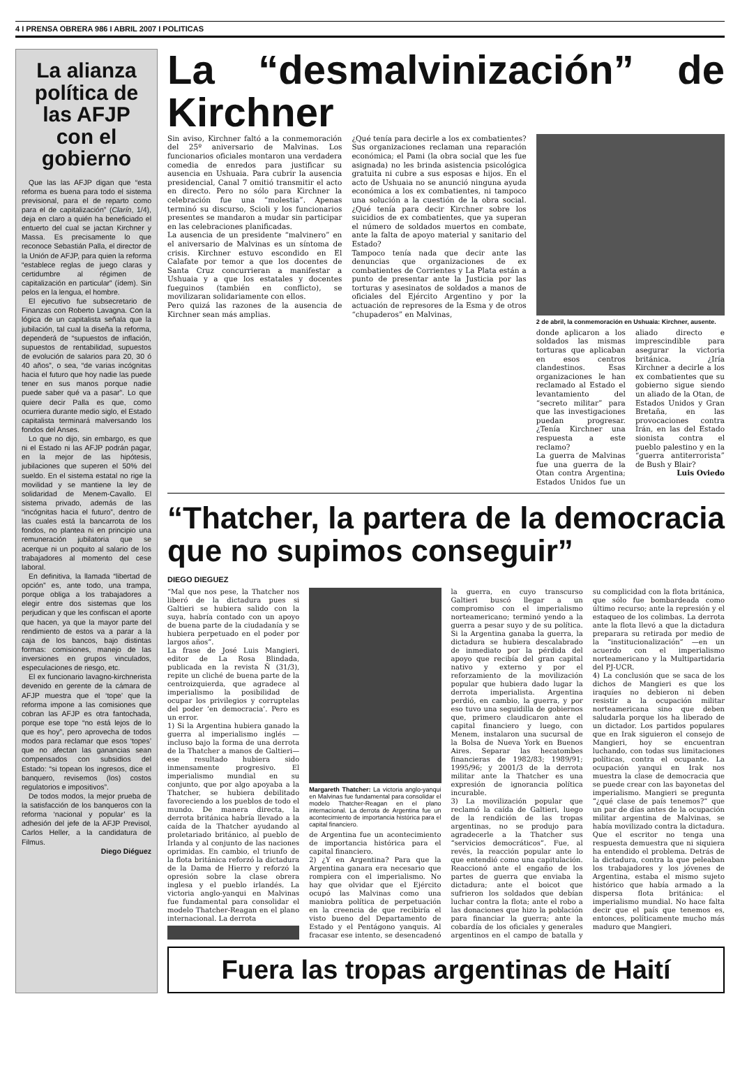4 I PRENSA OBRERA 986 I ABRIL 2007 I POLITICAS
La alianza política de las AFJP con el gobierno
Que las las AFJP digan que “esta reforma es buena para todo el sistema previsional, para el de reparto como para el de capitalización” (Clarín, 1/4), deja en claro a quién ha beneficiado el entuerto del cual se jactan Kirchner y Massa. Es precisamente lo que reconoce Sebastián Palla, el director de la Unión de AFJP, para quien la reforma “establece reglas de juego claras y certidumbre al régimen de capitalización en particular” (ídem). Sin pelos en la lengua, el hombre.
El ejecutivo fue subsecretario de Finanzas con Roberto Lavagna. Con la lógica de un capitalista señala que la jubilación, tal cual la diseña la reforma, dependerá de “supuestos de inflación, supuestos de rentabilidad, supuestos de evolución de salarios para 20, 30 ó 40 años”, o sea, “de varias incógnitas hacia el futuro que hoy nadie las puede tener en sus manos porque nadie puede saber qué va a pasar”. Lo que quiere decir Palla es que, como ocurriera durante medio siglo, el Estado capitalista terminará malversando los fondos del Anses.
Lo que no dijo, sin embargo, es que ni el Estado ni las AFJP podrán pagar, en la mejor de las hipótesis, jubilaciones que superen el 50% del sueldo. En el sistema estatal no rige la movilidad y se mantiene la ley de solidaridad de Menem-Cavallo. El sistema privado, además de las “incógnitas hacia el futuro”, dentro de las cuales está la bancarrota de los fondos, no plantea ni en principio una remuneración jubilatoria que se acerque ni un poquito al salario de los trabajadores al momento del cese laboral.
En definitiva, la llamada “libertad de opción” es, ante todo, una trampa, porque obliga a los trabajadores a elegir entre dos sistemas que los perjudican y que les confiscan el aporte que hacen, ya que la mayor parte del rendimiento de estos va a parar a la caja de los bancos, bajo distintas formas: comisiones, manejo de las inversiones en grupos vinculados, especulaciones de riesgo, etc.
El ex funcionario lavagno-kirchnerista devenido en gerente de la cámara de AFJP muestra que el ‘tope’ que la reforma impone a las comisiones que cobran las AFJP es otra fantochada, porque ese tope “no está lejos de lo que es hoy”, pero aprovecha de todos modos para reclamar que esos ‘topes’ que no afectan las ganancias sean compensados con subsidios del Estado: “si topean los ingresos, dice el banquero, revisemos (los) costos regulatorios e impositivos”.
De todos modos, la mejor prueba de la satisfacción de los banqueros con la reforma ‘nacional y popular’ es la adhesión del jefe de la AFJP Previsol, Carlos Heller, a la candidatura de Filmus.
Diego Diéguez
La “desmalvinización” de Kirchner
Sin aviso, Kirchner faltó a la conmemoración del 25º aniversario de Malvinas. Los funcionarios oficiales montaron una verdadera comedia de enredos para justificar su ausencia en Ushuaia. Para cubrir la ausencia presidencial, Canal 7 omitió transmitir el acto en directo. Pero no sólo para Kirchner la celebración fue una “molestia”. Apenas terminó su discurso, Scioli y los funcionarios presentes se mandaron a mudar sin participar en las celebraciones planificadas.
La ausencia de un presidente “malvinero” en el aniversario de Malvinas es un síntoma de crisis. Kirchner estuvo escondido en El Calafate por temor a que los docentes de Santa Cruz concurrieran a manifestar a Ushuaia y a que los estatales y docentes fueguinos (también en conflicto), se movilizaran solidariamente con ellos.
Pero quizá las razones de la ausencia de Kirchner sean más amplias.
¿Qué tenía para decirle a los ex combatientes? Sus organizaciones reclaman una reparación económica; el Pami (la obra social que les fue asignada) no les brinda asistencia psicológica gratuita ni cubre a sus esposas e hijos. En el acto de Ushuaia no se anunció ninguna ayuda económica a los ex combatientes, ni tampoco una solución a la cuestión de la obra social. ¿Qué tenía para decir Kirchner sobre los suicidios de ex combatientes, que ya superan el número de soldados muertos en combate, ante la falta de apoyo material y sanitario del Estado?
Tampoco tenía nada que decir ante las denuncias que organizaciones de ex combatientes de Corrientes y La Plata están a punto de presentar ante la Justicia por las torturas y asesinatos de soldados a manos de oficiales del Ejército Argentino y por la actuación de represores de la Esma y de otros “chupaderos” en Malvinas,
2 de abril, la conmemoración en Ushuaia: Kirchner, ausente.
donde aplicaron a los soldados las mismas torturas que aplicaban en esos centros clandestinos. Esas organizaciones le han reclamado al Estado el levantamiento del “secreto militar” para que las investigaciones puedan progresar. ¿Tenía Kirchner una respuesta a este reclamo?
La guerra de Malvinas fue una guerra de la Otan contra Argentina; Estados Unidos fue un aliado directo e imprescindible para asegurar la victoria británica. ¿Iría Kirchner a decirle a los ex combatientes que su gobierno sigue siendo un aliado de la Otan, de Estados Unidos y Gran Bretaña, en las provocaciones contra Irán, en las del Estado sionista contra el pueblo palestino y en la “guerra antiterrorista” de Bush y Blair?
Luis Oviedo
“Thatcher, la partera de la democracia que no supimos conseguir”
DIEGO DIEGUEZ
“Mal que nos pese, la Thatcher nos liberó de la dictadura pues si Galtieri se hubiera salido con la suya, habría contado con un apoyo de buena parte de la ciudadanía y se hubiera perpetuado en el poder por largos años”.
La frase de José Luis Mangieri, editor de La Rosa Blindada, publicada en la revista Ñ (31/3), repite un cliché de buena parte de la centroizquierda, que agradece al imperialismo la posibilidad de ocupar los privilegios y corruptelas del poder ‘en democracia’. Pero es un error.
1) Si la Argentina hubiera ganado la guerra al imperialismo inglés —incluso bajo la forma de una derrota de la Thatcher a manos de Galtieri— ese resultado hubiera sido inmensamente progresivo. El imperialismo mundial en su conjunto, que por algo apoyaba a la Thatcher, se hubiera debilitado favoreciendo a los pueblos de todo el mundo. De manera directa, la derrota británica habría llevado a la caída de la Thatcher ayudando al proletariado británico, al pueblo de Irlanda y al conjunto de las naciones oprimidas. En cambio, el triunfo de la flota británica reforzó la dictadura de la Dama de Hierro y reforzó la opresión sobre la clase obrera inglesa y el pueblo irlandés. La victoria anglo-yanqui en Malvinas fue fundamental para consolidar el modelo Thatcher-Reagan en el plano internacional. La derrota
Margareth Thatcher: La victoria anglo-yanqui en Malvinas fue fundamental para consolidar el modelo Thatcher-Reagan en el plano internacional. La derrota de Argentina fue un acontecimiento de importancia histórica para el capital financiero.
de Argentina fue un acontecimiento de importancia histórica para el capital financiero.
2) ¿Y en Argentina? Para que la Argentina ganara era necesario que rompiera con el imperialismo. No hay que olvidar que el Ejército ocupó las Malvinas como una maniobra política de perpetuación en la creencia de que recibiría el visto bueno del Departamento de Estado y el Pentágono yanquis. Al fracasar ese intento, se desencadenó la guerra, en cuyo transcurso Galtieri buscó llegar a un compromiso con el imperialismo norteamericano; terminó yendo a la guerra a pesar suyo y de su política. Si la Argentina ganaba la guerra, la dictadura se hubiera descalabrado de inmediato por la pérdida del apoyo que recibía del gran capital nativo y externo y por el reforzamiento de la movilización popular que hubiera dado lugar la derrota imperialista. Argentina perdió, en cambio, la guerra, y por eso tuvo una seguidilla de gobiernos que, primero claudicaron ante el capital financiero y luego, con Menem, instalaron una sucursal de la Bolsa de Nueva York en Buenos Aires. Separar las hecatombes financieras de 1982/83; 1989/91; 1995/96; y 2001/3 de la derrota militar ante la Thatcher es una expresión de ignorancia política incurable.
3) La movilización popular que reclamó la caída de Galtieri, luego de la rendición de las tropas argentinas, no se produjo para agradecerle a la Thatcher sus “servicios democráticos”. Fue, al revés, la reacción popular ante lo que entendió como una capitulación. Reaccionó ante el engaño de los partes de guerra que enviaba la dictadura; ante el boicot que sufrieron los soldados que debían luchar contra la flota; ante el robo a las donaciones que hizo la población para financiar la guerra; ante la cobardía de los oficiales y generales argentinos en el campo de batalla y su complicidad con la flota británica, que sólo fue bombardeada como último recurso; ante la represión y el estaqueo de los colimbas. La derrota ante la flota llevó a que la dictadura preparara su retirada por medio de la “institucionalización” —en un acuerdo con el imperialismo norteamericano y la Multipartidaria del PJ-UCR.
4) La conclusión que se saca de los dichos de Mangieri es que los iraquíes no debieron ni deben resistir a la ocupación militar norteamericana sino que deben saludarla porque los ha liberado de un dictador. Los partidos populares que en Irak siguieron el consejo de Mangieri, hoy se encuentran luchando, con todas sus limitaciones políticas, contra el ocupante. La ocupación yanqui en Irak nos muestra la clase de democracia que se puede crear con las bayonetas del imperialismo. Mangieri se pregunta “¿qué clase de país tenemos?” que un par de días antes de la ocupación militar argentina de Malvinas, se había movilizado contra la dictadura. Que el escritor no tenga una respuesta demuestra que ni siquiera ha entendido el problema. Detrás de la dictadura, contra la que peleaban los trabajadores y los jóvenes de Argentina, estaba el mismo sujeto histórico que había armado a la dispersa flota británica: el imperialismo mundial. No hace falta decir que el país que tenemos es, entonces, políticamente mucho más maduro que Mangieri.
Fuera las tropas argentinas de Haití